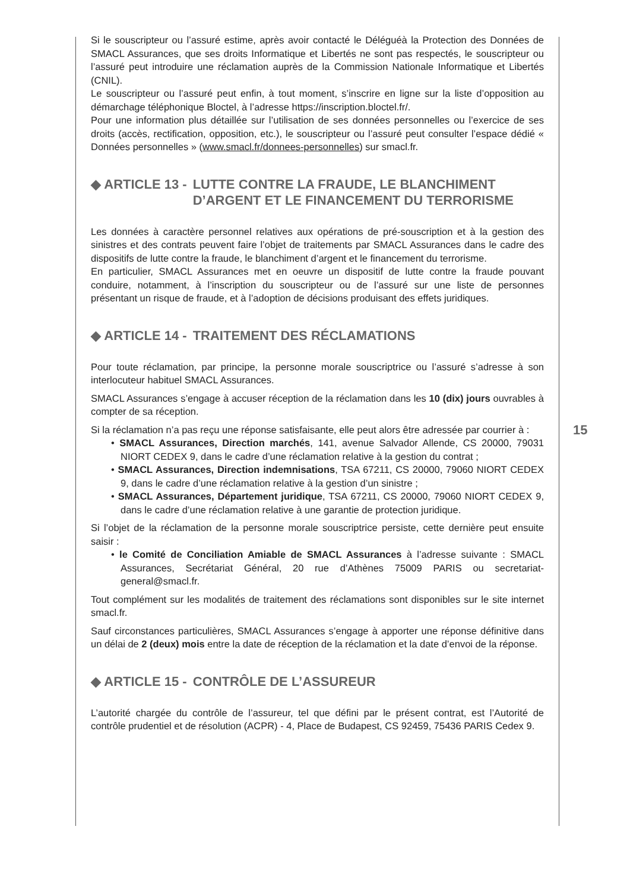Si le souscripteur ou l’assuré estime, après avoir contacté le Déléguéà la Protection des Données de SMACL Assurances, que ses droits Informatique et Libertés ne sont pas respectés, le souscripteur ou l’assuré peut introduire une réclamation auprès de la Commission Nationale Informatique et Libertés (CNIL).
Le souscripteur ou l’assuré peut enfin, à tout moment, s’inscrire en ligne sur la liste d’opposition au démarchage téléphonique Bloctel, à l’adresse https://inscription.bloctel.fr/.
Pour une information plus détaillée sur l’utilisation de ses données personnelles ou l’exercice de ses droits (accès, rectification, opposition, etc.), le souscripteur ou l’assuré peut consulter l’espace dédié « Données personnelles » (www.smacl.fr/donnees-personnelles) sur smacl.fr.
◆ ARTICLE 13 - LUTTE CONTRE LA FRAUDE, LE BLANCHIMENT D’ARGENT ET LE FINANCEMENT DU TERRORISME
Les données à caractère personnel relatives aux opérations de pré-souscription et à la gestion des sinistres et des contrats peuvent faire l’objet de traitements par SMACL Assurances dans le cadre des dispositifs de lutte contre la fraude, le blanchiment d’argent et le financement du terrorisme.
En particulier, SMACL Assurances met en oeuvre un dispositif de lutte contre la fraude pouvant conduire, notamment, à l’inscription du souscripteur ou de l’assuré sur une liste de personnes présentant un risque de fraude, et à l’adoption de décisions produisant des effets juridiques.
◆ ARTICLE 14 - TRAITEMENT DES RÉCLAMATIONS
Pour toute réclamation, par principe, la personne morale souscriptrice ou l’assuré s’adresse à son interlocuteur habituel SMACL Assurances.
SMACL Assurances s’engage à accuser réception de la réclamation dans les 10 (dix) jours ouvrables à compter de sa réception.
Si la réclamation n’a pas reçu une réponse satisfaisante, elle peut alors être adressée par courrier à :
• SMACL Assurances, Direction marchés, 141, avenue Salvador Allende, CS 20000, 79031 NIORT CEDEX 9, dans le cadre d’une réclamation relative à la gestion du contrat ;
• SMACL Assurances, Direction indemnisations, TSA 67211, CS 20000, 79060 NIORT CEDEX 9, dans le cadre d’une réclamation relative à la gestion d’un sinistre ;
• SMACL Assurances, Département juridique, TSA 67211, CS 20000, 79060 NIORT CEDEX 9, dans le cadre d’une réclamation relative à une garantie de protection juridique.
Si l’objet de la réclamation de la personne morale souscriptrice persiste, cette dernière peut ensuite saisir :
• le Comité de Conciliation Amiable de SMACL Assurances à l’adresse suivante : SMACL Assurances, Secrétariat Général, 20 rue d’Athènes 75009 PARIS ou secretariat-general@smacl.fr.
Tout complément sur les modalités de traitement des réclamations sont disponibles sur le site internet smacl.fr.
Sauf circonstances particulières, SMACL Assurances s’engage à apporter une réponse définitive dans un délai de 2 (deux) mois entre la date de réception de la réclamation et la date d’envoi de la réponse.
◆ ARTICLE 15 - CONTRÔLE DE L’ASSUREUR
L’autorité chargée du contrôle de l’assureur, tel que défini par le présent contrat, est l’Autorité de contrôle prudentiel et de résolution (ACPR) - 4, Place de Budapest, CS 92459, 75436 PARIS Cedex 9.
15